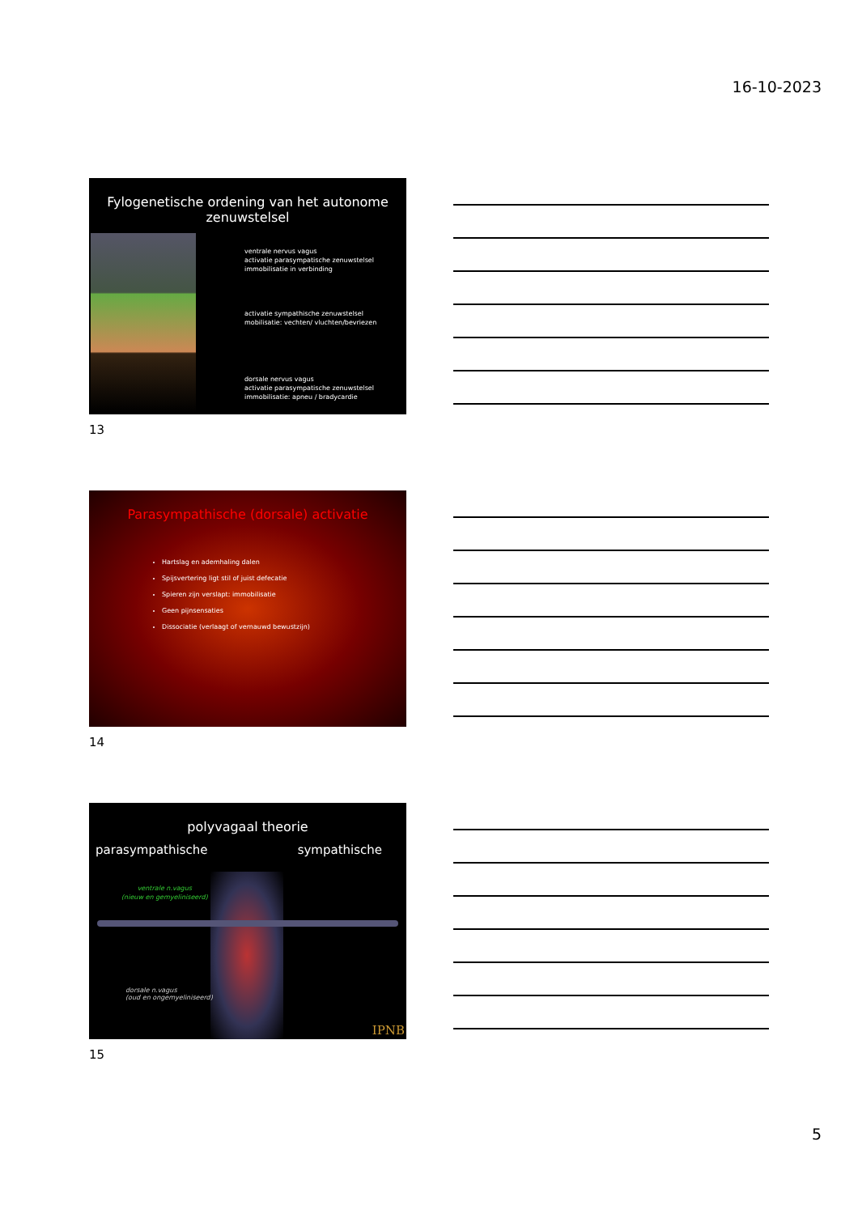16-10-2023
Fylogenetische ordening van het autonome zenuwstelsel
ventrale nervus vagus
activatie parasympatische zenuwstelsel
immobilisatie in verbinding
activatie sympathische zenuwstelsel
mobilisatie: vechten/ vluchten/bevriezen
dorsale nervus vagus
activatie parasympatische zenuwstelsel
immobilisatie: apneu / bradycardie
13
Parasympathische (dorsale) activatie
Hartslag en ademhaling dalen
Spijsvertering ligt stil of juist defecatie
Spieren zijn verslapt: immobilisatie
Geen pijnsensaties
Dissociatie (verlaagt of vernauwd bewustzijn)
14
polyvagaal theorie
parasympathische sympathische
ventrale n.vagus
(nieuw en gemyeliniseerd)
dorsale n.vagus
(oud en ongemyeliniseerd)
IPNB
15
5